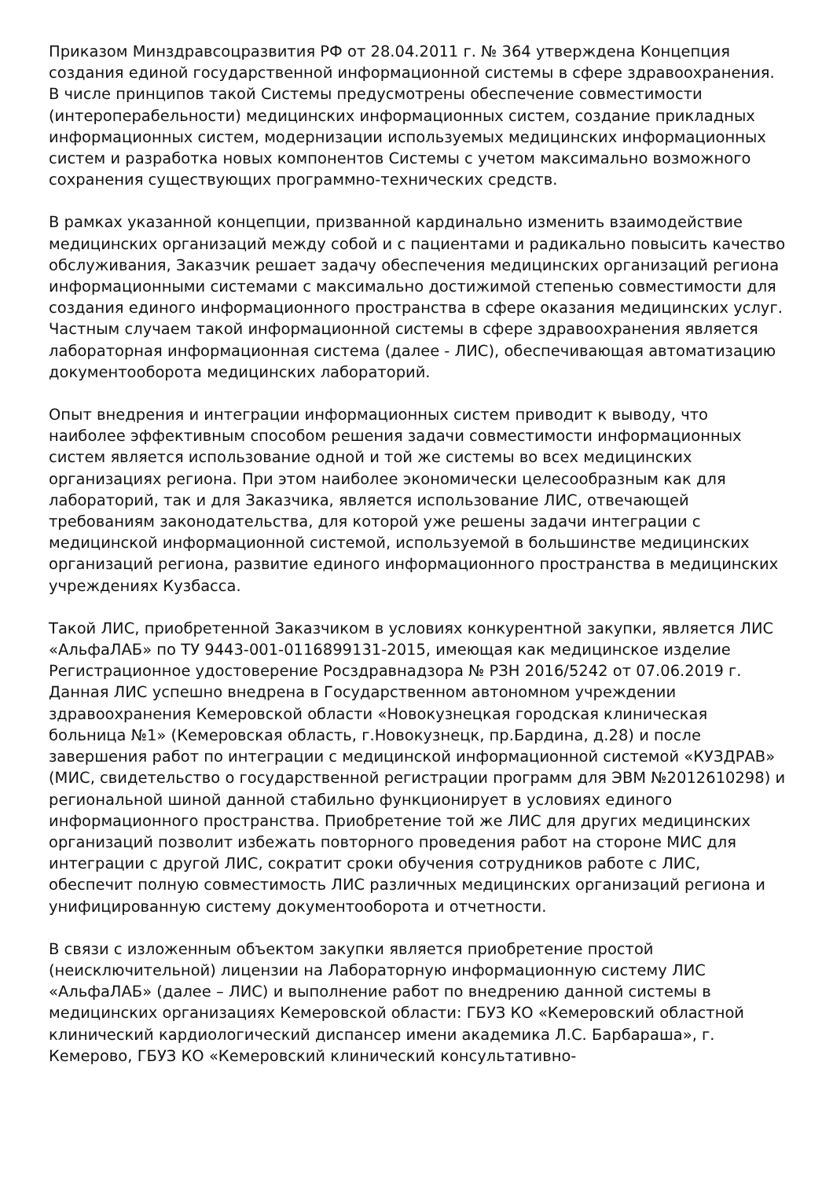Приказом Минздравсоцразвития РФ от 28.04.2011 г. № 364 утверждена Концепция создания единой государственной информационной системы в сфере здравоохранения. В числе принципов такой Системы предусмотрены обеспечение совместимости (интероперабельности) медицинских информационных систем, создание прикладных информационных систем, модернизации используемых медицинских информационных систем и разработка новых компонентов Системы с учетом максимально возможного сохранения существующих программно-технических средств.
В рамках указанной концепции, призванной кардинально изменить взаимодействие медицинских организаций между собой и с пациентами и радикально повысить качество обслуживания, Заказчик решает задачу обеспечения медицинских организаций региона информационными системами с максимально достижимой степенью совместимости для создания единого информационного пространства в сфере оказания медицинских услуг. Частным случаем такой информационной системы в сфере здравоохранения является лабораторная информационная система (далее - ЛИС), обеспечивающая автоматизацию документооборота медицинских лабораторий.
Опыт внедрения и интеграции информационных систем приводит к выводу, что наиболее эффективным способом решения задачи совместимости информационных систем является использование одной и той же системы во всех медицинских организациях региона. При этом наиболее экономически целесообразным как для лабораторий, так и для Заказчика, является использование ЛИС, отвечающей требованиям законодательства, для которой уже решены задачи интеграции с медицинской информационной системой, используемой в большинстве медицинских организаций региона, развитие единого информационного пространства в медицинских учреждениях Кузбасса.
Такой ЛИС, приобретенной Заказчиком в условиях конкурентной закупки, является ЛИС «АльфаЛАБ» по ТУ 9443-001-0116899131-2015, имеющая как медицинское изделие Регистрационное удостоверение Росздравнадзора № РЗН 2016/5242 от 07.06.2019 г. Данная ЛИС успешно внедрена в Государственном автономном учреждении здравоохранения Кемеровской области «Новокузнецкая городская клиническая больница №1» (Кемеровская область, г.Новокузнецк, пр.Бардина, д.28) и после завершения работ по интеграции с медицинской информационной системой «КУЗДРАВ» (МИС, свидетельство о государственной регистрации программ для ЭВМ №2012610298) и региональной шиной данной стабильно функционирует в условиях единого информационного пространства. Приобретение той же ЛИС для других медицинских организаций позволит избежать повторного проведения работ на стороне МИС для интеграции с другой ЛИС, сократит сроки обучения сотрудников работе с ЛИС, обеспечит полную совместимость ЛИС различных медицинских организаций региона и унифицированную систему документооборота и отчетности.
В связи с изложенным объектом закупки является приобретение простой (неисключительной) лицензии на Лабораторную информационную систему ЛИС «АльфаЛАБ» (далее – ЛИС) и выполнение работ по внедрению данной системы в медицинских организациях Кемеровской области: ГБУЗ КО «Кемеровский областной клинический кардиологический диспансер имени академика Л.С. Барбараша», г. Кемерово, ГБУЗ КО «Кемеровский клинический консультативно-